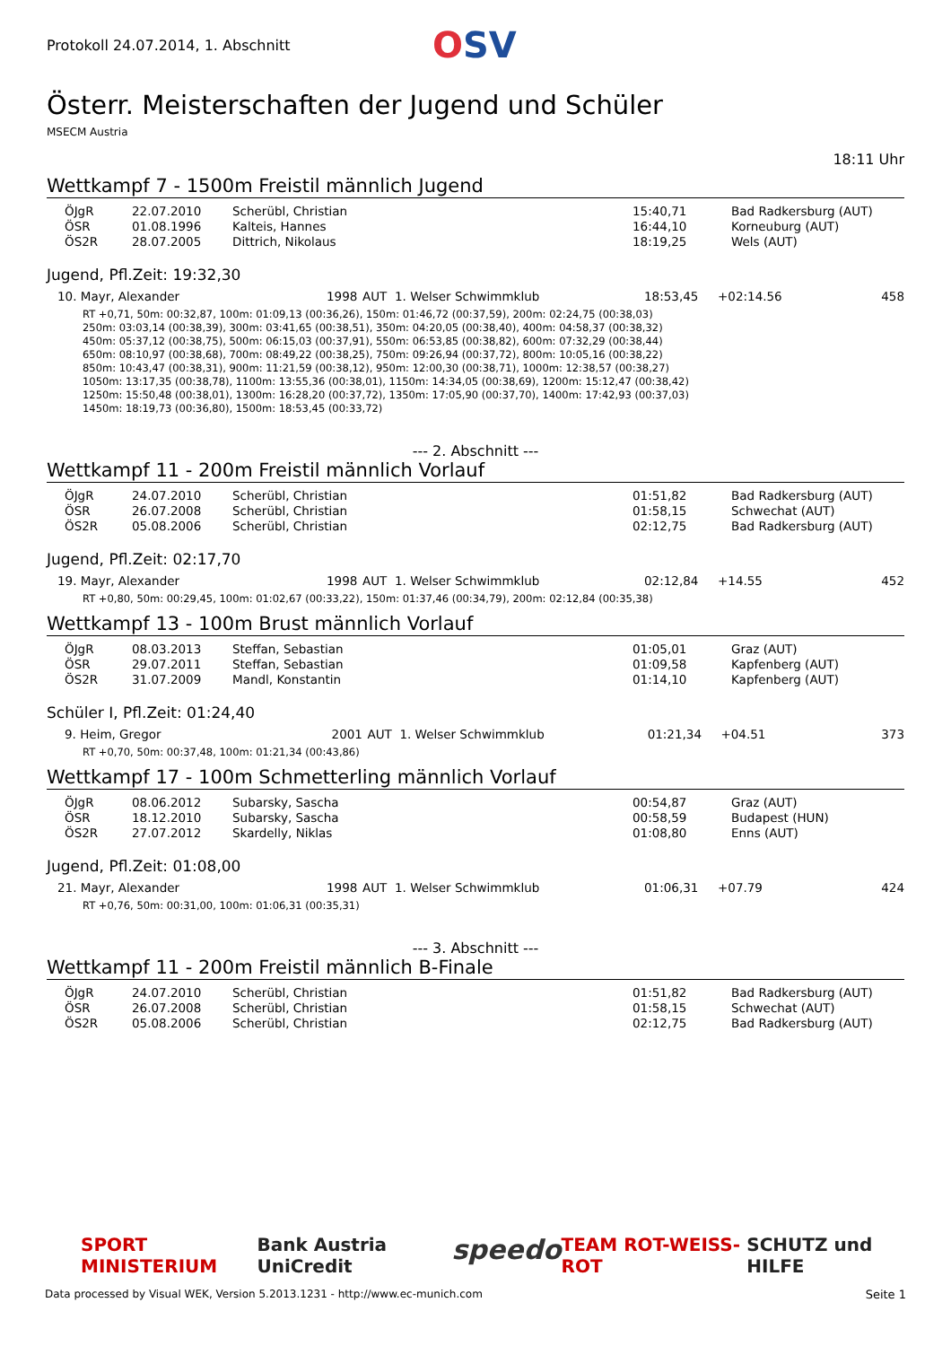Protokoll 24.07.2014, 1. Abschnitt
OSV
Österr. Meisterschaften der Jugend und Schüler
MSECM Austria
18:11 Uhr
Wettkampf 7 - 1500m Freistil männlich Jugend
| ÖJgR | 22.07.2010 | Scherübl, Christian | 15:40,71 | Bad Radkersburg (AUT) |
| ÖSR | 01.08.1996 | Kalteis, Hannes | 16:44,10 | Korneuburg (AUT) |
| ÖS2R | 28.07.2005 | Dittrich, Nikolaus | 18:19,25 | Wels (AUT) |
Jugend, Pfl.Zeit: 19:32,30
| 10. Mayr, Alexander | 1998 | AUT | 1. Welser Schwimmklub | 18:53,45 | +02:14.56 | 458 |
RT +0,71, 50m: 00:32,87, 100m: 01:09,13 (00:36,26), 150m: 01:46,72 (00:37,59), 200m: 02:24,75 (00:38,03)
250m: 03:03,14 (00:38,39), 300m: 03:41,65 (00:38,51), 350m: 04:20,05 (00:38,40), 400m: 04:58,37 (00:38,32)
450m: 05:37,12 (00:38,75), 500m: 06:15,03 (00:37,91), 550m: 06:53,85 (00:38,82), 600m: 07:32,29 (00:38,44)
650m: 08:10,97 (00:38,68), 700m: 08:49,22 (00:38,25), 750m: 09:26,94 (00:37,72), 800m: 10:05,16 (00:38,22)
850m: 10:43,47 (00:38,31), 900m: 11:21,59 (00:38,12), 950m: 12:00,30 (00:38,71), 1000m: 12:38,57 (00:38,27)
1050m: 13:17,35 (00:38,78), 1100m: 13:55,36 (00:38,01), 1150m: 14:34,05 (00:38,69), 1200m: 15:12,47 (00:38,42)
1250m: 15:50,48 (00:38,01), 1300m: 16:28,20 (00:37,72), 1350m: 17:05,90 (00:37,70), 1400m: 17:42,93 (00:37,03)
1450m: 18:19,73 (00:36,80), 1500m: 18:53,45 (00:33,72)
--- 2. Abschnitt ---
Wettkampf 11 - 200m Freistil männlich Vorlauf
| ÖJgR | 24.07.2010 | Scherübl, Christian | 01:51,82 | Bad Radkersburg (AUT) |
| ÖSR | 26.07.2008 | Scherübl, Christian | 01:58,15 | Schwechat (AUT) |
| ÖS2R | 05.08.2006 | Scherübl, Christian | 02:12,75 | Bad Radkersburg (AUT) |
Jugend, Pfl.Zeit: 02:17,70
| 19. Mayr, Alexander | 1998 | AUT | 1. Welser Schwimmklub | 02:12,84 | +14.55 | 452 |
RT +0,80, 50m: 00:29,45, 100m: 01:02,67 (00:33,22), 150m: 01:37,46 (00:34,79), 200m: 02:12,84 (00:35,38)
Wettkampf 13 - 100m Brust männlich Vorlauf
| ÖJgR | 08.03.2013 | Steffan, Sebastian | 01:05,01 | Graz (AUT) |
| ÖSR | 29.07.2011 | Steffan, Sebastian | 01:09,58 | Kapfenberg (AUT) |
| ÖS2R | 31.07.2009 | Mandl, Konstantin | 01:14,10 | Kapfenberg (AUT) |
Schüler I, Pfl.Zeit: 01:24,40
| 9. Heim, Gregor | 2001 | AUT | 1. Welser Schwimmklub | 01:21,34 | +04.51 | 373 |
RT +0,70, 50m: 00:37,48, 100m: 01:21,34 (00:43,86)
Wettkampf 17 - 100m Schmetterling männlich Vorlauf
| ÖJgR | 08.06.2012 | Subarsky, Sascha | 00:54,87 | Graz (AUT) |
| ÖSR | 18.12.2010 | Subarsky, Sascha | 00:58,59 | Budapest (HUN) |
| ÖS2R | 27.07.2012 | Skardelly, Niklas | 01:08,80 | Enns (AUT) |
Jugend, Pfl.Zeit: 01:08,00
| 21. Mayr, Alexander | 1998 | AUT | 1. Welser Schwimmklub | 01:06,31 | +07.79 | 424 |
RT +0,76, 50m: 00:31,00, 100m: 01:06,31 (00:35,31)
--- 3. Abschnitt ---
Wettkampf 11 - 200m Freistil männlich B-Finale
| ÖJgR | 24.07.2010 | Scherübl, Christian | 01:51,82 | Bad Radkersburg (AUT) |
| ÖSR | 26.07.2008 | Scherübl, Christian | 01:58,15 | Schwechat (AUT) |
| ÖS2R | 05.08.2006 | Scherübl, Christian | 02:12,75 | Bad Radkersburg (AUT) |
SPORT MINISTERIUM Bank Austria UniCredit speedo TEAM ROT-WEISS-ROT SCHUTZ und HILFE
Data processed by Visual WEK, Version 5.2013.1231 - http://www.ec-munich.com Seite 1